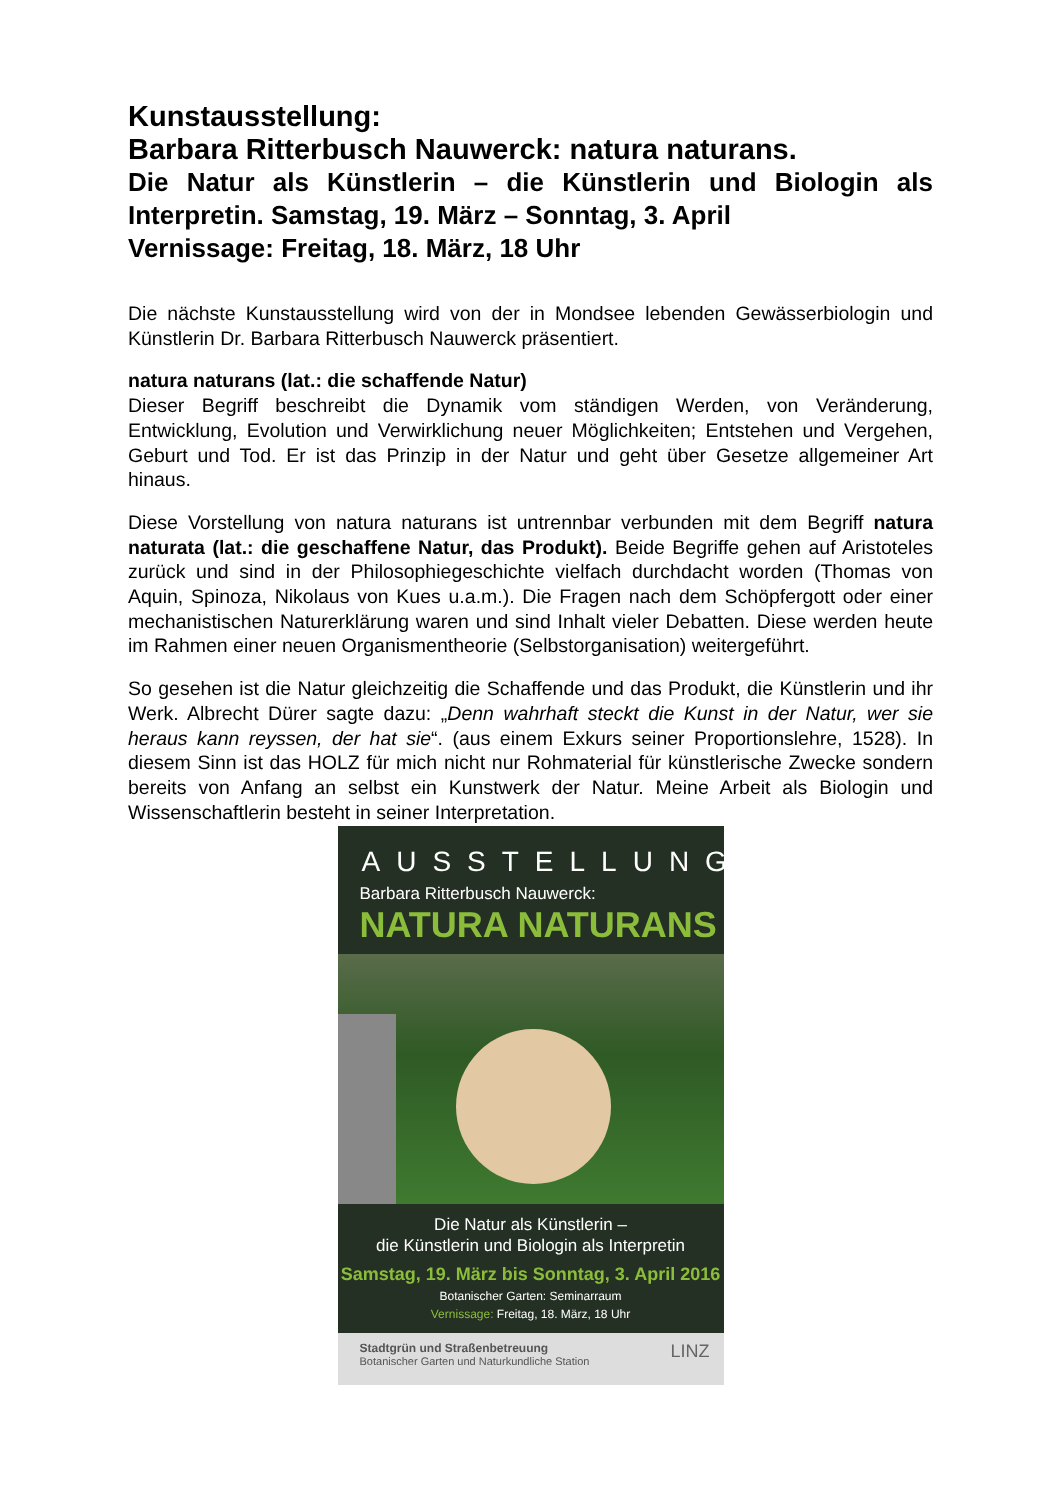Kunstausstellung:
Barbara Ritterbusch Nauwerck: natura naturans.
Die Natur als Künstlerin – die Künstlerin und Biologin als Interpretin. Samstag, 19. März – Sonntag, 3. April
Vernissage: Freitag, 18. März, 18 Uhr
Die nächste Kunstausstellung wird von der in Mondsee lebenden Gewässerbiologin und Künstlerin Dr. Barbara Ritterbusch Nauwerck präsentiert.
natura naturans (lat.: die schaffende Natur)
Dieser Begriff beschreibt die Dynamik vom ständigen Werden, von Veränderung, Entwicklung, Evolution und Verwirklichung neuer Möglichkeiten; Entstehen und Vergehen, Geburt und Tod. Er ist das Prinzip in der Natur und geht über Gesetze allgemeiner Art hinaus.
Diese Vorstellung von natura naturans ist untrennbar verbunden mit dem Begriff natura naturata (lat.: die geschaffene Natur, das Produkt). Beide Begriffe gehen auf Aristoteles zurück und sind in der Philosophiegeschichte vielfach durchdacht worden (Thomas von Aquin, Spinoza, Nikolaus von Kues u.a.m.). Die Fragen nach dem Schöpfergott oder einer mechanistischen Naturerklärung waren und sind Inhalt vieler Debatten. Diese werden heute im Rahmen einer neuen Organismentheorie (Selbstorganisation) weitergeführt.
So gesehen ist die Natur gleichzeitig die Schaffende und das Produkt, die Künstlerin und ihr Werk. Albrecht Dürer sagte dazu: „Denn wahrhaft steckt die Kunst in der Natur, wer sie heraus kann reyssen, der hat sie“. (aus einem Exkurs seiner Proportionslehre, 1528). In diesem Sinn ist das HOLZ für mich nicht nur Rohmaterial für künstlerische Zwecke sondern bereits von Anfang an selbst ein Kunstwerk der Natur. Meine Arbeit als Biologin und Wissenschaftlerin besteht in seiner Interpretation.
AUSSTELLUNG
Barbara Ritterbusch Nauwerck:
NATURA NATURANS
Die Natur als Künstlerin –
die Künstlerin und Biologin als Interpretin
Samstag, 19. März bis Sonntag, 3. April 2016
Botanischer Garten: Seminarraum
Vernissage: Freitag, 18. März, 18 Uhr
Stadtgrün und Straßenbetreuung
Botanischer Garten und Naturkundliche Station
LINZ